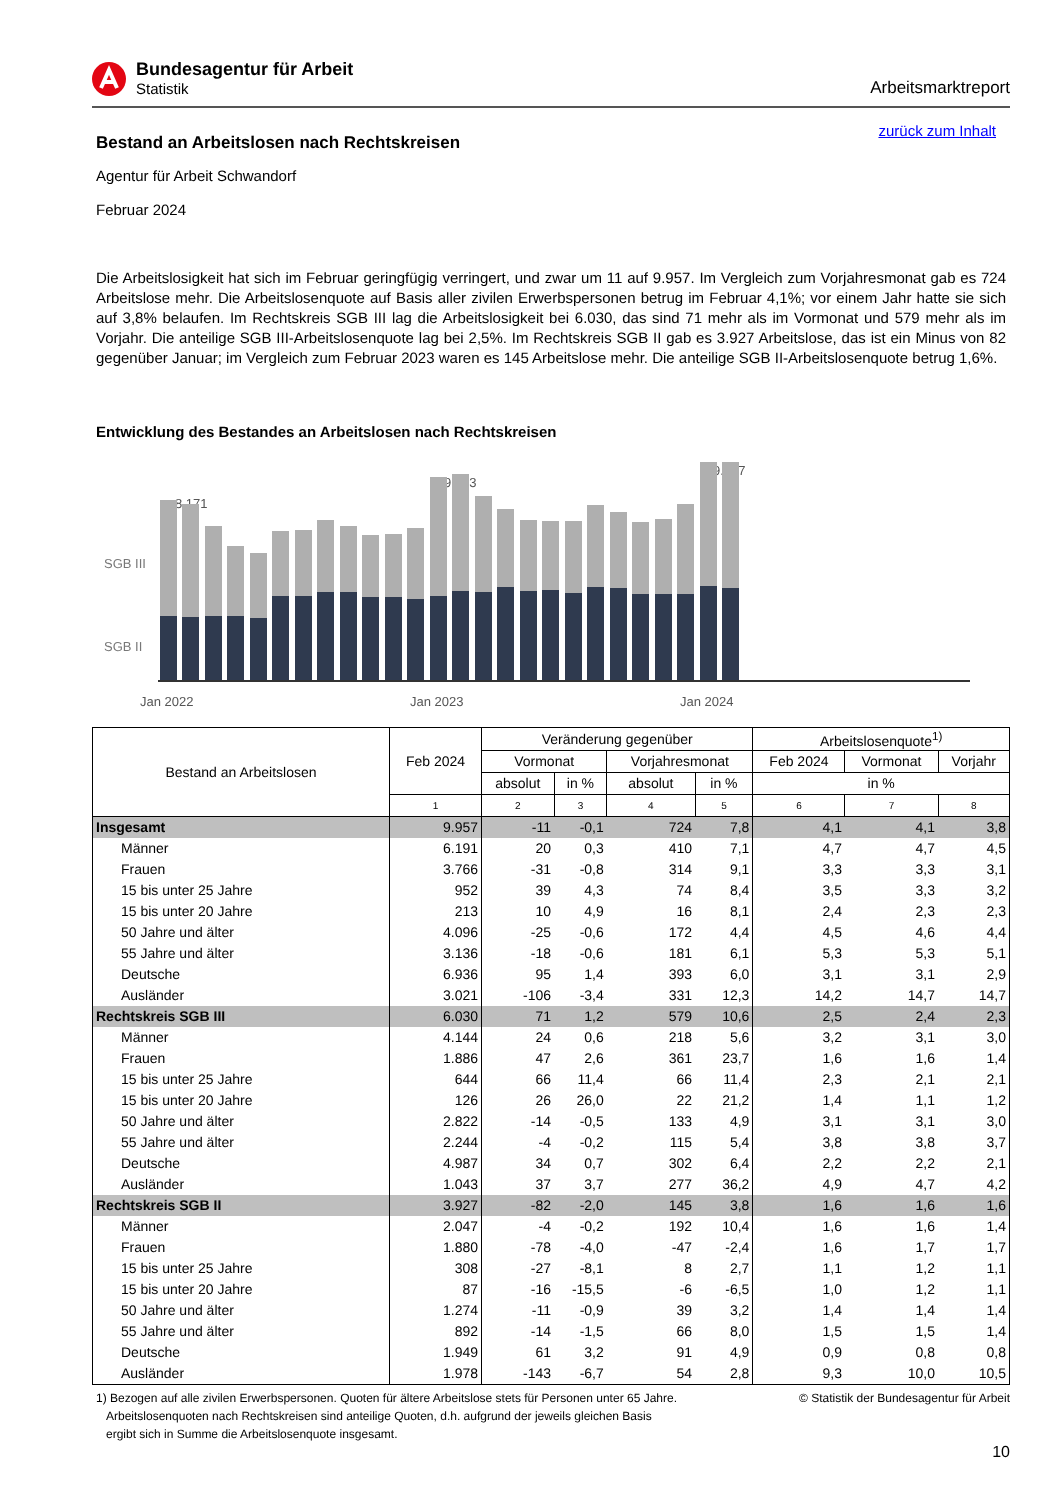Bundesagentur für Arbeit
Statistik
Arbeitsmarktreport
zurück zum Inhalt
Bestand an Arbeitslosen nach Rechtskreisen
Agentur für Arbeit Schwandorf
Februar 2024
Die Arbeitslosigkeit hat sich im Februar geringfügig verringert, und zwar um 11 auf 9.957. Im Vergleich zum Vorjahresmonat gab es 724 Arbeitslose mehr. Die Arbeitslosenquote auf Basis aller zivilen Erwerbspersonen betrug im Februar 4,1%; vor einem Jahr hatte sie sich auf 3,8% belaufen. Im Rechtskreis SGB III lag die Arbeitslosigkeit bei 6.030, das sind 71 mehr als im Vormonat und 579 mehr als im Vorjahr. Die anteilige SGB III-Arbeitslosenquote lag bei 2,5%. Im Rechtskreis SGB II gab es 3.927 Arbeitslose, das ist ein Minus von 82 gegenüber Januar; im Vergleich zum Februar 2023 waren es 145 Arbeitslose mehr. Die anteilige SGB II-Arbeitslosenquote betrug 1,6%.
Entwicklung des Bestandes an Arbeitslosen nach Rechtskreisen
SGB III
SGB II
8.171
9.233
9.957
Jan 2022
Jan 2023
Jan 2024
| Bestand an Arbeitslosen | Feb 2024 | Veränderung gegenüber | | | | Arbeitslosenquote<sup>1)</sup> | | |
| --- | --- | --- | --- | --- | --- | --- | --- | --- |
| | | Vormonat | | Vorjahresmonat | | Feb 2024 | Vormonat | Vorjahr |
| | | absolut | in % | absolut | in % | in % | | |
| | 1 | 2 | 3 | 4 | 5 | 6 | 7 | 8 |
| Insgesamt | 9.957 | -11 | -0,1 | 724 | 7,8 | 4,1 | 4,1 | 3,8 |
| Männer | 6.191 | 20 | 0,3 | 410 | 7,1 | 4,7 | 4,7 | 4,5 |
| Frauen | 3.766 | -31 | -0,8 | 314 | 9,1 | 3,3 | 3,3 | 3,1 |
| 15 bis unter 25 Jahre | 952 | 39 | 4,3 | 74 | 8,4 | 3,5 | 3,3 | 3,2 |
| 15 bis unter 20 Jahre | 213 | 10 | 4,9 | 16 | 8,1 | 2,4 | 2,3 | 2,3 |
| 50 Jahre und älter | 4.096 | -25 | -0,6 | 172 | 4,4 | 4,5 | 4,6 | 4,4 |
| 55 Jahre und älter | 3.136 | -18 | -0,6 | 181 | 6,1 | 5,3 | 5,3 | 5,1 |
| Deutsche | 6.936 | 95 | 1,4 | 393 | 6,0 | 3,1 | 3,1 | 2,9 |
| Ausländer | 3.021 | -106 | -3,4 | 331 | 12,3 | 14,2 | 14,7 | 14,7 |
| Rechtskreis SGB III | 6.030 | 71 | 1,2 | 579 | 10,6 | 2,5 | 2,4 | 2,3 |
| Männer | 4.144 | 24 | 0,6 | 218 | 5,6 | 3,2 | 3,1 | 3,0 |
| Frauen | 1.886 | 47 | 2,6 | 361 | 23,7 | 1,6 | 1,6 | 1,4 |
| 15 bis unter 25 Jahre | 644 | 66 | 11,4 | 66 | 11,4 | 2,3 | 2,1 | 2,1 |
| 15 bis unter 20 Jahre | 126 | 26 | 26,0 | 22 | 21,2 | 1,4 | 1,1 | 1,2 |
| 50 Jahre und älter | 2.822 | -14 | -0,5 | 133 | 4,9 | 3,1 | 3,1 | 3,0 |
| 55 Jahre und älter | 2.244 | -4 | -0,2 | 115 | 5,4 | 3,8 | 3,8 | 3,7 |
| Deutsche | 4.987 | 34 | 0,7 | 302 | 6,4 | 2,2 | 2,2 | 2,1 |
| Ausländer | 1.043 | 37 | 3,7 | 277 | 36,2 | 4,9 | 4,7 | 4,2 |
| Rechtskreis SGB II | 3.927 | -82 | -2,0 | 145 | 3,8 | 1,6 | 1,6 | 1,6 |
| Männer | 2.047 | -4 | -0,2 | 192 | 10,4 | 1,6 | 1,6 | 1,4 |
| Frauen | 1.880 | -78 | -4,0 | -47 | -2,4 | 1,6 | 1,7 | 1,7 |
| 15 bis unter 25 Jahre | 308 | -27 | -8,1 | 8 | 2,7 | 1,1 | 1,2 | 1,1 |
| 15 bis unter 20 Jahre | 87 | -16 | -15,5 | -6 | -6,5 | 1,0 | 1,2 | 1,1 |
| 50 Jahre und älter | 1.274 | -11 | -0,9 | 39 | 3,2 | 1,4 | 1,4 | 1,4 |
| 55 Jahre und älter | 892 | -14 | -1,5 | 66 | 8,0 | 1,5 | 1,5 | 1,4 |
| Deutsche | 1.949 | 61 | 3,2 | 91 | 4,9 | 0,9 | 0,8 | 0,8 |
| Ausländer | 1.978 | -143 | -6,7 | 54 | 2,8 | 9,3 | 10,0 | 10,5 |
1) Bezogen auf alle zivilen Erwerbspersonen. Quoten für ältere Arbeitslose stets für Personen unter 65 Jahre.
Arbeitslosenquoten nach Rechtskreisen sind anteilige Quoten, d.h. aufgrund der jeweils gleichen Basis
ergibt sich in Summe die Arbeitslosenquote insgesamt.
© Statistik der Bundesagentur für Arbeit
10